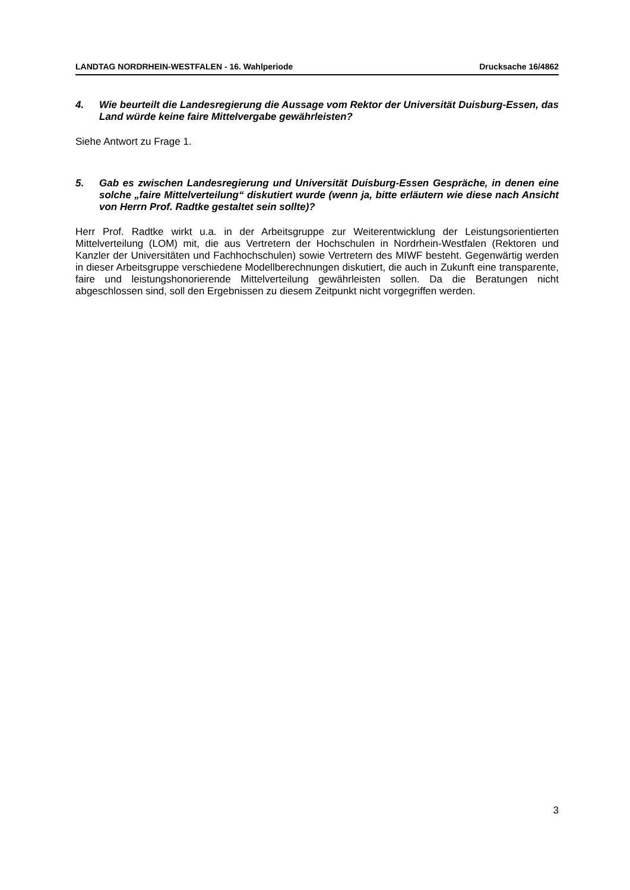LANDTAG NORDRHEIN-WESTFALEN - 16. Wahlperiode Drucksache 16/4862
4. Wie beurteilt die Landesregierung die Aussage vom Rektor der Universität Duisburg-Essen, das Land würde keine faire Mittelvergabe gewährleisten?
Siehe Antwort zu Frage 1.
5. Gab es zwischen Landesregierung und Universität Duisburg-Essen Gespräche, in denen eine solche „faire Mittelverteilung“ diskutiert wurde (wenn ja, bitte erläutern wie diese nach Ansicht von Herrn Prof. Radtke gestaltet sein sollte)?
Herr Prof. Radtke wirkt u.a. in der Arbeitsgruppe zur Weiterentwicklung der Leistungsorientierten Mittelverteilung (LOM) mit, die aus Vertretern der Hochschulen in Nordrhein-Westfalen (Rektoren und Kanzler der Universitäten und Fachhochschulen) sowie Vertretern des MIWF besteht. Gegenwärtig werden in dieser Arbeitsgruppe verschiedene Modellberechnungen diskutiert, die auch in Zukunft eine transparente, faire und leistungshonorierende Mittelverteilung gewährleisten sollen. Da die Beratungen nicht abgeschlossen sind, soll den Ergebnissen zu diesem Zeitpunkt nicht vorgegriffen werden.
3